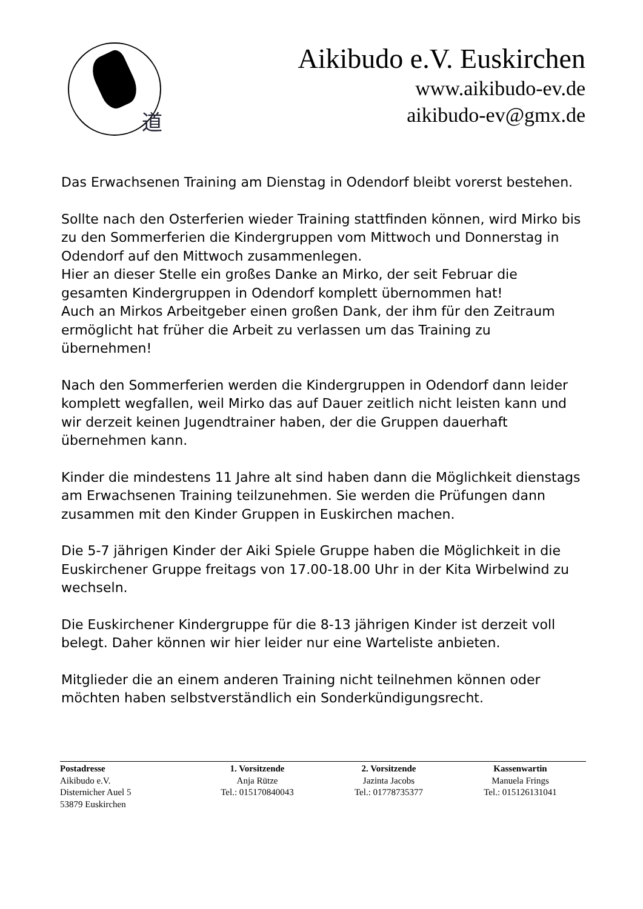道
Aikibudo e.V. Euskirchen
www.aikibudo-ev.de
aikibudo-ev@gmx.de
Das Erwachsenen Training am Dienstag in Odendorf bleibt vorerst bestehen.
Sollte nach den Osterferien wieder Training stattfinden können, wird Mirko bis zu den Sommerferien die Kindergruppen vom Mittwoch und Donnerstag in Odendorf auf den Mittwoch zusammenlegen.
Hier an dieser Stelle ein großes Danke an Mirko, der seit Februar die gesamten Kindergruppen in Odendorf komplett übernommen hat!
Auch an Mirkos Arbeitgeber einen großen Dank, der ihm für den Zeitraum ermöglicht hat früher die Arbeit zu verlassen um das Training zu übernehmen!
Nach den Sommerferien werden die Kindergruppen in Odendorf dann leider komplett wegfallen, weil Mirko das auf Dauer zeitlich nicht leisten kann und wir derzeit keinen Jugendtrainer haben, der die Gruppen dauerhaft übernehmen kann.
Kinder die mindestens 11 Jahre alt sind haben dann die Möglichkeit dienstags am Erwachsenen Training teilzunehmen. Sie werden die Prüfungen dann zusammen mit den Kinder Gruppen in Euskirchen machen.
Die 5-7 jährigen Kinder der Aiki Spiele Gruppe haben die Möglichkeit in die Euskirchener Gruppe freitags von 17.00-18.00 Uhr in der Kita Wirbelwind zu wechseln.
Die Euskirchener Kindergruppe für die 8-13 jährigen Kinder ist derzeit voll belegt. Daher können wir hier leider nur eine Warteliste anbieten.
Mitglieder die an einem anderen Training nicht teilnehmen können oder möchten haben selbstverständlich ein Sonderkündigungsrecht.
Postadresse
Aikibudo e.V.
Disternicher Auel 5
53879 Euskirchen
1. Vorsitzende
Anja Rütze
Tel.: 015170840043
2. Vorsitzende
Jazinta Jacobs
Tel.: 01778735377
Kassenwartin
Manuela Frings
Tel.: 015126131041